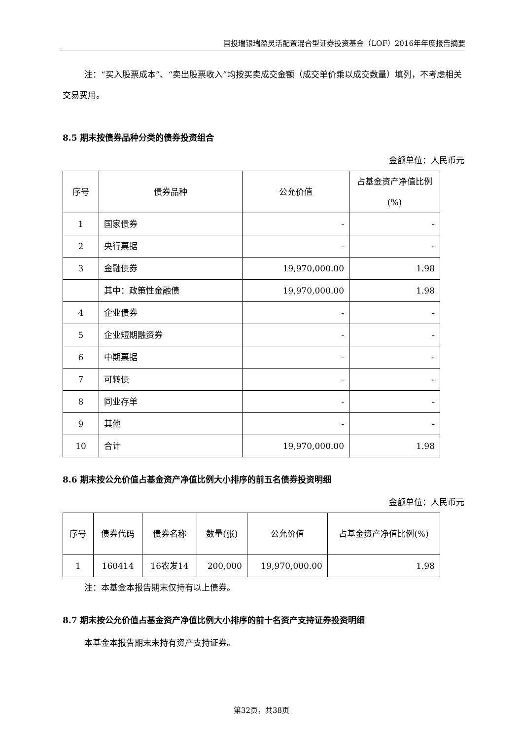国投瑞银瑞盈灵活配置混合型证券投资基金（LOF）2016年年度报告摘要
注：“买入股票成本”、“卖出股票收入”均按买卖成交金额（成交单价乘以成交数量）填列，不考虑相关交易费用。
8.5 期末按债券品种分类的债券投资组合
金额单位：人民币元
| 序号 | 债券品种 | 公允价值 | 占基金资产净值比例(%) |
| --- | --- | --- | --- |
| 1 | 国家债券 | - | - |
| 2 | 央行票据 | - | - |
| 3 | 金融债券 | 19,970,000.00 | 1.98 |
| | 其中：政策性金融债 | 19,970,000.00 | 1.98 |
| 4 | 企业债券 | - | - |
| 5 | 企业短期融资券 | - | - |
| 6 | 中期票据 | - | - |
| 7 | 可转债 | - | - |
| 8 | 同业存单 | - | - |
| 9 | 其他 | - | - |
| 10 | 合计 | 19,970,000.00 | 1.98 |
8.6 期末按公允价值占基金资产净值比例大小排序的前五名债券投资明细
金额单位：人民币元
| 序号 | 债券代码 | 债券名称 | 数量(张) | 公允价值 | 占基金资产净值比例(%) |
| --- | --- | --- | --- | --- | --- |
| 1 | 160414 | 16农发14 | 200,000 | 19,970,000.00 | 1.98 |
注：本基金本报告期末仅持有以上债券。
8.7 期末按公允价值占基金资产净值比例大小排序的前十名资产支持证券投资明细
本基金本报告期末未持有资产支持证券。
第32页，共38页